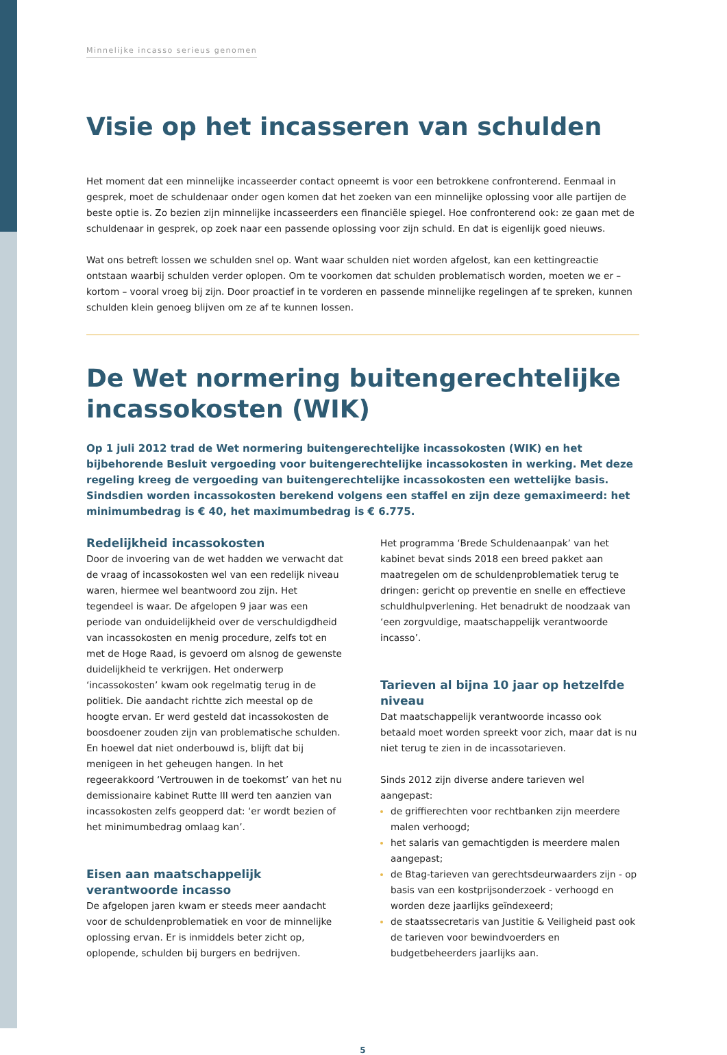Minnelijke incasso serieus genomen
Visie op het incasseren van schulden
Het moment dat een minnelijke incasseerder contact opneemt is voor een betrokkene confronterend. Eenmaal in gesprek, moet de schuldenaar onder ogen komen dat het zoeken van een minnelijke oplossing voor alle partijen de beste optie is. Zo bezien zijn minnelijke incasseerders een financiële spiegel. Hoe confronterend ook: ze gaan met de schuldenaar in gesprek, op zoek naar een passende oplossing voor zijn schuld. En dat is eigenlijk goed nieuws.
Wat ons betreft lossen we schulden snel op. Want waar schulden niet worden afgelost, kan een kettingreactie ontstaan waarbij schulden verder oplopen. Om te voorkomen dat schulden problematisch worden, moeten we er – kortom – vooral vroeg bij zijn. Door proactief in te vorderen en passende minnelijke regelingen af te spreken, kunnen schulden klein genoeg blijven om ze af te kunnen lossen.
De Wet normering buitengerechtelijke incassokosten (WIK)
Op 1 juli 2012 trad de Wet normering buitengerechtelijke incassokosten (WIK) en het bijbehorende Besluit vergoeding voor buitengerechtelijke incassokosten in werking. Met deze regeling kreeg de vergoeding van buitengerechtelijke incassokosten een wettelijke basis. Sindsdien worden incassokosten berekend volgens een staffel en zijn deze gemaximeerd: het minimumbedrag is € 40, het maximumbedrag is € 6.775.
Redelijkheid incassokosten
Door de invoering van de wet hadden we verwacht dat de vraag of incassokosten wel van een redelijk niveau waren, hiermee wel beantwoord zou zijn. Het tegendeel is waar. De afgelopen 9 jaar was een periode van onduidelijkheid over de verschuldigdheid van incassokosten en menig procedure, zelfs tot en met de Hoge Raad, is gevoerd om alsnog de gewenste duidelijkheid te verkrijgen. Het onderwerp ‘incassokosten’ kwam ook regelmatig terug in de politiek. Die aandacht richtte zich meestal op de hoogte ervan. Er werd gesteld dat incassokosten de boosdoener zouden zijn van problematische schulden. En hoewel dat niet onderbouwd is, blijft dat bij menigeen in het geheugen hangen. In het regeerakkoord ‘Vertrouwen in de toekomst’ van het nu demissionaire kabinet Rutte III werd ten aanzien van incassokosten zelfs geopperd dat: ‘er wordt bezien of het minimumbedrag omlaag kan’.
Eisen aan maatschappelijk verantwoorde incasso
De afgelopen jaren kwam er steeds meer aandacht voor de schuldenproblematiek en voor de minnelijke oplossing ervan. Er is inmiddels beter zicht op, oplopende, schulden bij burgers en bedrijven.
Het programma ‘Brede Schuldenaanpak’ van het kabinet bevat sinds 2018 een breed pakket aan maatregelen om de schuldenproblematiek terug te dringen: gericht op preventie en snelle en effectieve schuldhulpverlening. Het benadrukt de noodzaak van ‘een zorgvuldige, maatschappelijk verantwoorde incasso’.
Tarieven al bijna 10 jaar op hetzelfde niveau
Dat maatschappelijk verantwoorde incasso ook betaald moet worden spreekt voor zich, maar dat is nu niet terug te zien in de incassotarieven.
Sinds 2012 zijn diverse andere tarieven wel aangepast:
de griffierechten voor rechtbanken zijn meerdere malen verhoogd;
het salaris van gemachtigden is meerdere malen aangepast;
de Btag-tarieven van gerechtsdeurwaarders zijn - op basis van een kostprijsonderzoek - verhoogd en worden deze jaarlijks geïndexeerd;
de staatssecretaris van Justitie & Veiligheid past ook de tarieven voor bewindvoerders en budgetbeheerders jaarlijks aan.
5